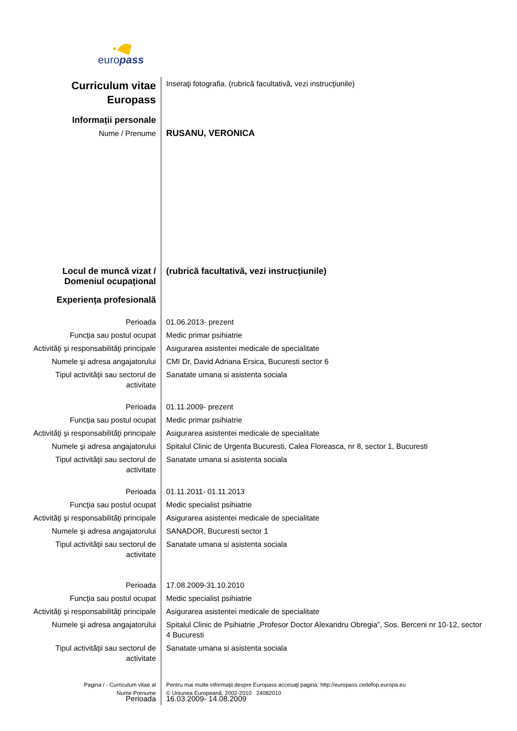europass
| Curriculum vitae Europass | Inseraţi fotografia. (rubrică facultativă, vezi instrucţiunile) |
| Informaţii personale | |
| Nume / Prenume | RUSANU, VERONICA |
| Locul de muncă vizat / Domeniul ocupaţional | (rubrică facultativă, vezi instrucţiunile) |
| Experienţa profesională | |
| Perioada | 01.06.2013- prezent |
| Funcţia sau postul ocupat | Medic primar psihiatrie |
| Activităţi şi responsabilităţi principale | Asigurarea asistentei medicale de specialitate |
| Numele şi adresa angajatorului | CMI Dr, David Adriana Ersica, Bucuresti sector 6 |
| Tipul activităţii sau sectorul de activitate | Sanatate umana si asistenta sociala |
| Perioada | 01.11.2009- prezent |
| Funcţia sau postul ocupat | Medic primar psihiatrie |
| Activităţi şi responsabilităţi principale | Asigurarea asistentei medicale de specialitate |
| Numele şi adresa angajatorului | Spitalul Clinic de Urgenta Bucuresti, Calea Floreasca, nr 8, sector 1, Bucuresti |
| Tipul activităţii sau sectorul de activitate | Sanatate umana si asistenta sociala |
| Perioada | 01.11.2011- 01.11.2013 |
| Funcţia sau postul ocupat | Medic specialist psihiatrie |
| Activităţi şi responsabilităţi principale | Asigurarea asistentei medicale de specialitate |
| Numele şi adresa angajatorului | SANADOR, Bucuresti sector 1 |
| Tipul activităţii sau sectorul de activitate | Sanatate umana si asistenta sociala |
| Perioada | 17.08.2009-31.10.2010 |
| Funcţia sau postul ocupat | Medic specialist psihiatrie |
| Activităţi şi responsabilităţi principale | Asigurarea asistentei medicale de specialitate |
| Numele şi adresa angajatorului | Spitalul Clinic de Psihiatrie „Profesor Doctor Alexandru Obregia”, Sos. Berceni nr 10-12, sector 4 Bucuresti |
| Tipul activităţii sau sectorul de activitate | Sanatate umana si asistenta sociala |
| Perioada | 16.03.2009- 14.08.2009 |
| Pagina / - Curriculum vitae al Nume Prenume | Pentru mai multe informaţii despre Europass accesaţi pagina: http://europass.cedefop.europa.eu © Uniunea Europeană, 2002-2010 24082010 |